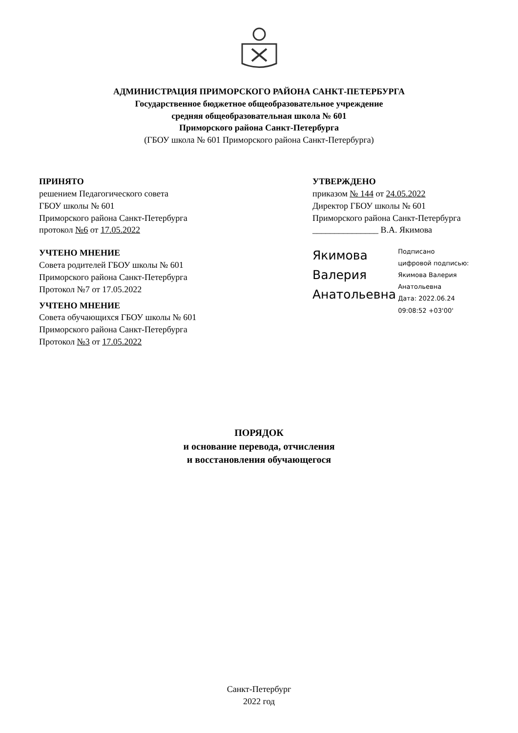АДМИНИСТРАЦИЯ ПРИМОРСКОГО РАЙОНА САНКТ-ПЕТЕРБУРГА
Государственное бюджетное общеобразовательное учреждение
средняя общеобразовательная школа № 601
Приморского района Санкт-Петербурга
(ГБОУ школа № 601 Приморского района Санкт-Петербурга)
ПРИНЯТО
решением Педагогического совета
ГБОУ школы № 601
Приморского района Санкт-Петербурга
протокол №6 от 17.05.2022
УЧТЕНО МНЕНИЕ
Совета родителей ГБОУ школы № 601
Приморского района Санкт-Петербурга
Протокол №7 от 17.05.2022
УЧТЕНО МНЕНИЕ
Совета обучающихся ГБОУ школы № 601
Приморского района Санкт-Петербурга
Протокол №3 от 17.05.2022
УТВЕРЖДЕНО
приказом № 144 от 24.05.2022
Директор ГБОУ школы № 601
Приморского района Санкт-Петербурга
_______________ В.А. Якимова
Якимова
Валерия
Анатольевна
Подписано
цифровой подписью:
Якимова Валерия
Анатольевна
Дата: 2022.06.24
09:08:52 +03'00'
ПОРЯДОК
и основание перевода, отчисления
и восстановления обучающегося
Санкт-Петербург
2022 год